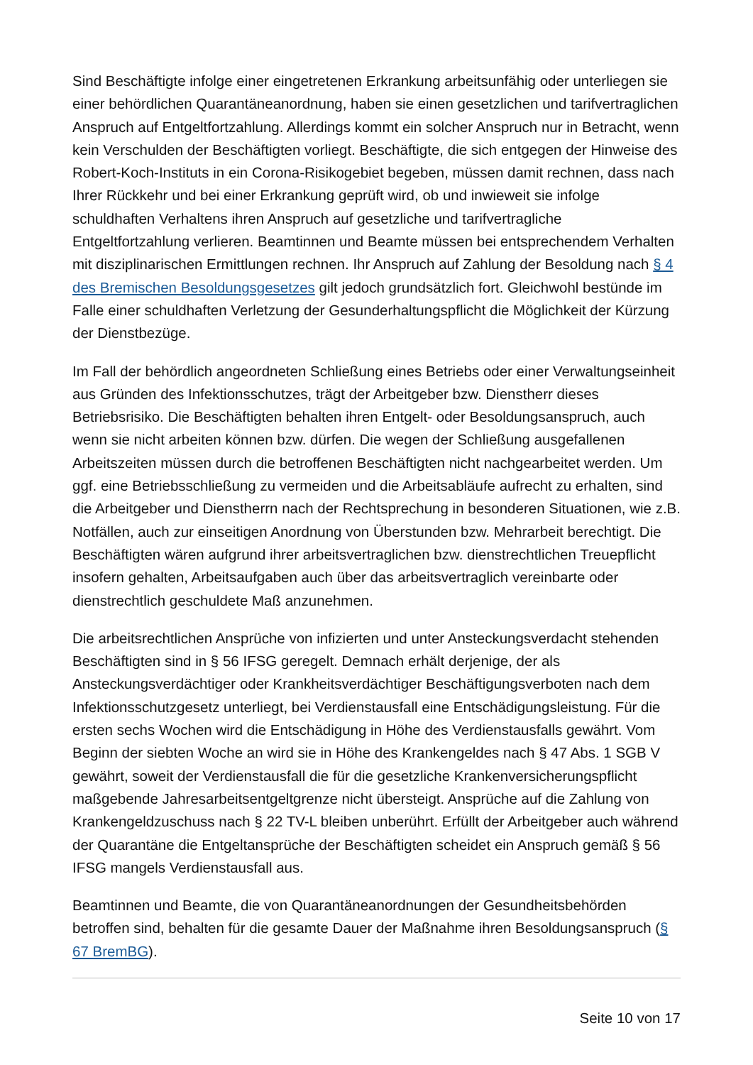Sind Beschäftigte infolge einer eingetretenen Erkrankung arbeitsunfähig oder unterliegen sie einer behördlichen Quarantäneanordnung, haben sie einen gesetzlichen und tarifvertraglichen Anspruch auf Entgeltfortzahlung. Allerdings kommt ein solcher Anspruch nur in Betracht, wenn kein Verschulden der Beschäftigten vorliegt. Beschäftigte, die sich entgegen der Hinweise des Robert-Koch-Instituts in ein Corona-Risikogebiet begeben, müssen damit rechnen, dass nach Ihrer Rückkehr und bei einer Erkrankung geprüft wird, ob und inwieweit sie infolge schuldhaften Verhaltens ihren Anspruch auf gesetzliche und tarifvertragliche Entgeltfortzahlung verlieren. Beamtinnen und Beamte müssen bei entsprechendem Verhalten mit disziplinarischen Ermittlungen rechnen. Ihr Anspruch auf Zahlung der Besoldung nach § 4 des Bremischen Besoldungsgesetzes gilt jedoch grundsätzlich fort. Gleichwohl bestünde im Falle einer schuldhaften Verletzung der Gesunderhaltungspflicht die Möglichkeit der Kürzung der Dienstbezüge.
Im Fall der behördlich angeordneten Schließung eines Betriebs oder einer Verwaltungseinheit aus Gründen des Infektionsschutzes, trägt der Arbeitgeber bzw. Dienstherr dieses Betriebsrisiko. Die Beschäftigten behalten ihren Entgelt- oder Besoldungsanspruch, auch wenn sie nicht arbeiten können bzw. dürfen. Die wegen der Schließung ausgefallenen Arbeitszeiten müssen durch die betroffenen Beschäftigten nicht nachgearbeitet werden. Um ggf. eine Betriebsschließung zu vermeiden und die Arbeitsabläufe aufrecht zu erhalten, sind die Arbeitgeber und Dienstherrn nach der Rechtsprechung in besonderen Situationen, wie z.B. Notfällen, auch zur einseitigen Anordnung von Überstunden bzw. Mehrarbeit berechtigt. Die Beschäftigten wären aufgrund ihrer arbeitsvertraglichen bzw. dienstrechtlichen Treuepflicht insofern gehalten, Arbeitsaufgaben auch über das arbeitsvertraglich vereinbarte oder dienstrechtlich geschuldete Maß anzunehmen.
Die arbeitsrechtlichen Ansprüche von infizierten und unter Ansteckungsverdacht stehenden Beschäftigten sind in § 56 IFSG geregelt. Demnach erhält derjenige, der als Ansteckungsverdächtiger oder Krankheitsverdächtiger Beschäftigungsverboten nach dem Infektionsschutzgesetz unterliegt, bei Verdienstausfall eine Entschädigungsleistung. Für die ersten sechs Wochen wird die Entschädigung in Höhe des Verdienstausfalls gewährt. Vom Beginn der siebten Woche an wird sie in Höhe des Krankengeldes nach § 47 Abs. 1 SGB V gewährt, soweit der Verdienstausfall die für die gesetzliche Krankenversicherungspflicht maßgebende Jahresarbeitsentgeltgrenze nicht übersteigt. Ansprüche auf die Zahlung von Krankengeldzuschuss nach § 22 TV-L bleiben unberührt. Erfüllt der Arbeitgeber auch während der Quarantäne die Entgeltansprüche der Beschäftigten scheidet ein Anspruch gemäß § 56 IFSG mangels Verdienstausfall aus.
Beamtinnen und Beamte, die von Quarantäneanordnungen der Gesundheitsbehörden betroffen sind, behalten für die gesamte Dauer der Maßnahme ihren Besoldungsanspruch (§ 67 BremBG).
Seite 10 von 17